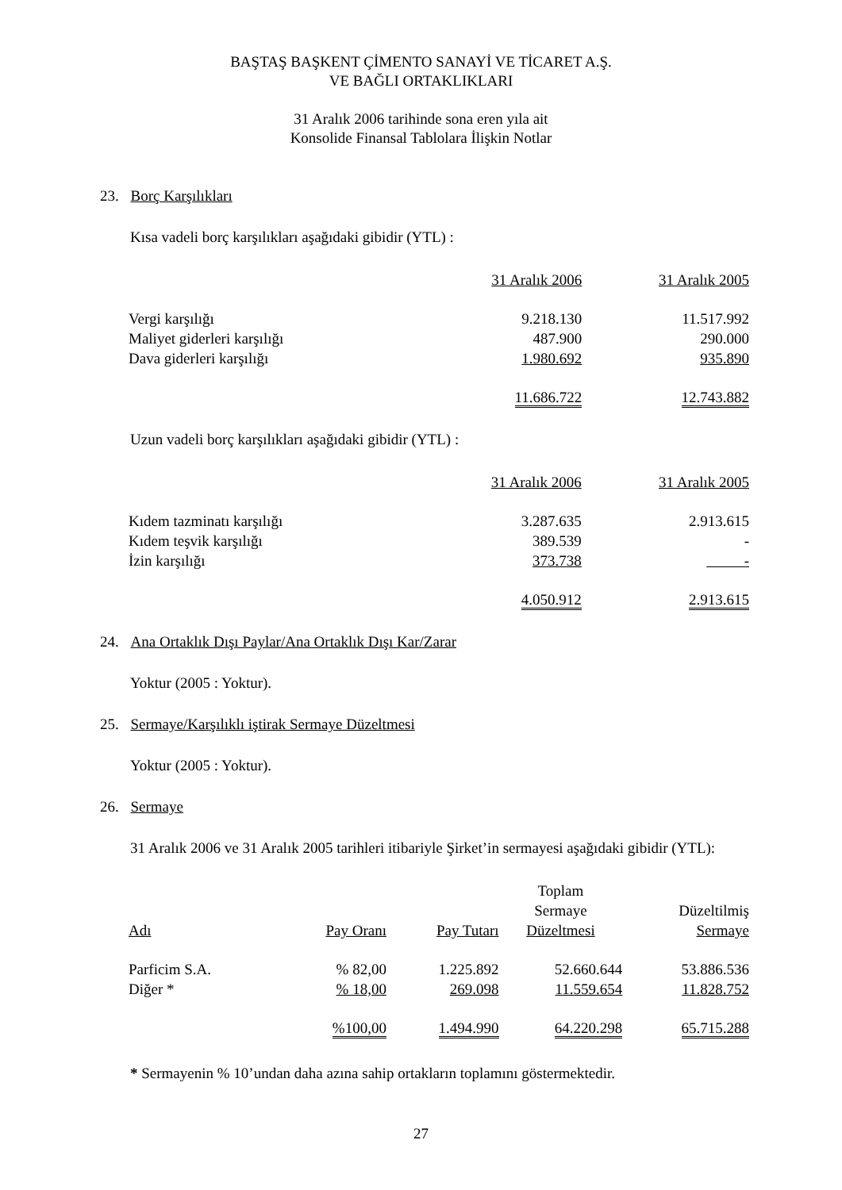BAŞTAŞ BAŞKENT ÇİMENTO SANAYİ VE TİCARET A.Ş.
VE BAĞLI ORTAKLIKLARI
31 Aralık 2006 tarihinde sona eren yıla ait
Konsolide Finansal Tablolara İlişkin Notlar
23. Borç Karşılıkları
Kısa vadeli borç karşılıkları aşağıdaki gibidir (YTL) :
| | 31 Aralık 2006 | 31 Aralık 2005 |
| Vergi karşılığı | 9.218.130 | 11.517.992 |
| Maliyet giderleri karşılığı | 487.900 | 290.000 |
| Dava giderleri karşılığı | 1.980.692 | 935.890 |
| | 11.686.722 | 12.743.882 |
Uzun vadeli borç karşılıkları aşağıdaki gibidir (YTL) :
| | 31 Aralık 2006 | 31 Aralık 2005 |
| Kıdem tazminatı karşılığı | 3.287.635 | 2.913.615 |
| Kıdem teşvik karşılığı | 389.539 | - |
| İzin karşılığı | 373.738 | - |
| | 4.050.912 | 2.913.615 |
24. Ana Ortaklık Dışı Paylar/Ana Ortaklık Dışı Kar/Zarar
Yoktur (2005 : Yoktur).
25. Sermaye/Karşılıklı iştirak Sermaye Düzeltmesi
Yoktur (2005 : Yoktur).
26. Sermaye
31 Aralık 2006 ve 31 Aralık 2005 tarihleri itibariyle Şirket’in sermayesi aşağıdaki gibidir (YTL):
| Adı | Pay Oranı | Pay Tutarı | Toplam Sermaye Düzeltmesi | Düzeltilmiş Sermaye |
| Parficim S.A. | % 82,00 | 1.225.892 | 52.660.644 | 53.886.536 |
| Diğer * | % 18,00 | 269.098 | 11.559.654 | 11.828.752 |
| | %100,00 | 1.494.990 | 64.220.298 | 65.715.288 |
* Sermayenin % 10’undan daha azına sahip ortakların toplamını göstermektedir.
27